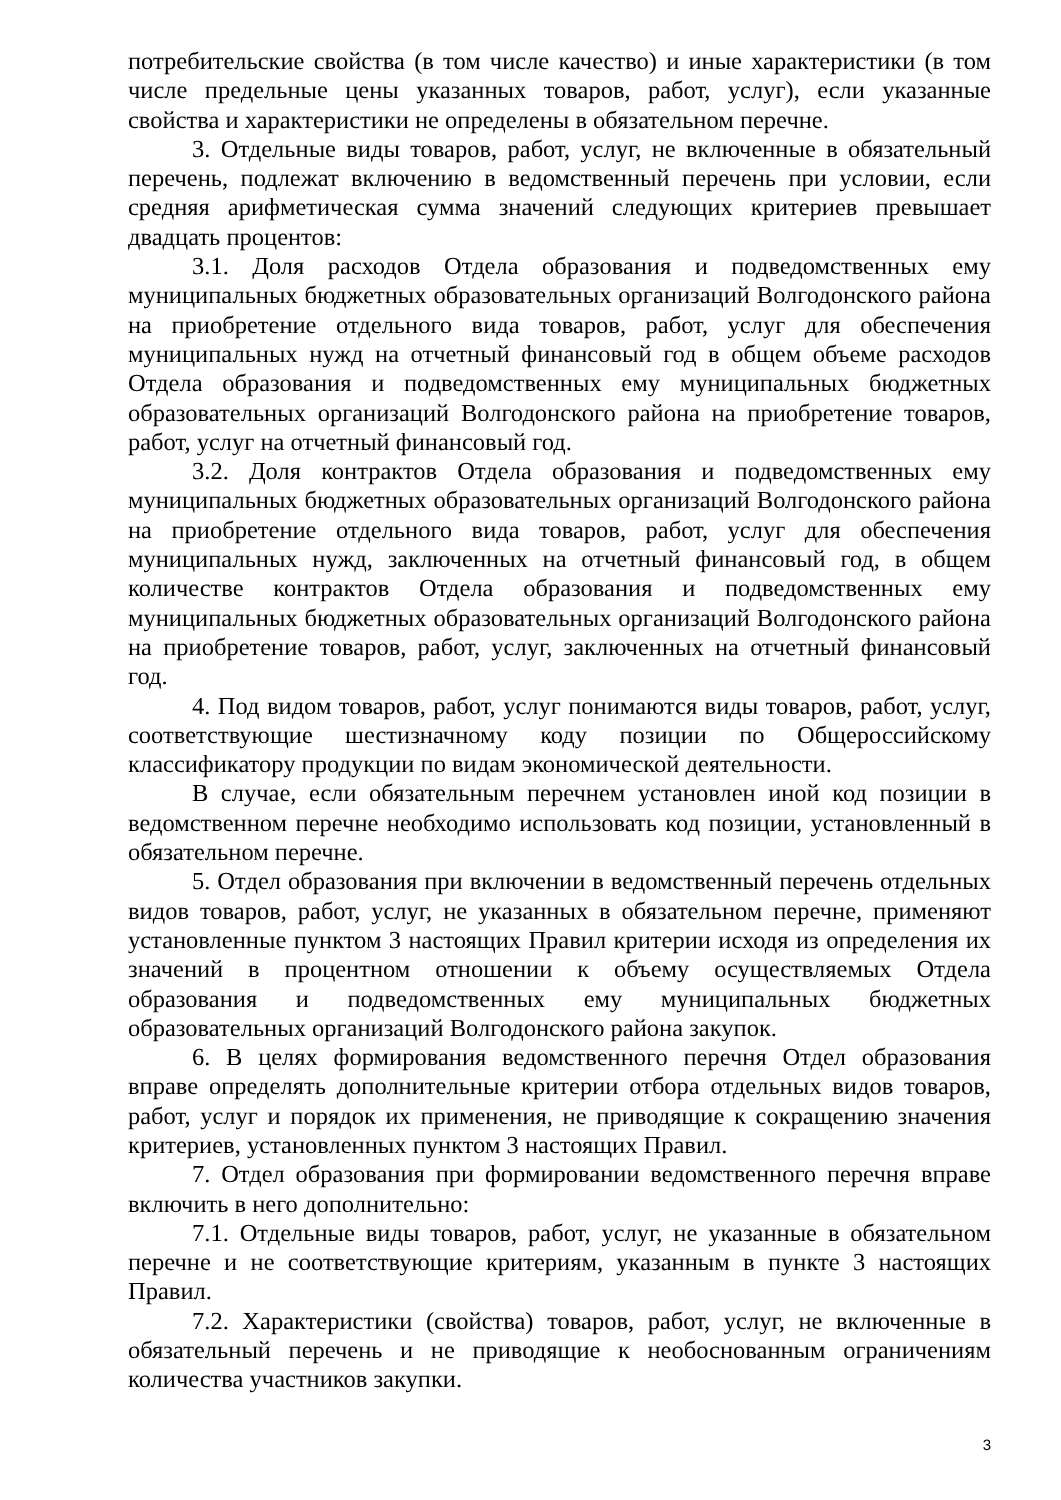потребительские свойства (в том числе качество) и иные характеристики (в том числе предельные цены указанных товаров, работ, услуг), если указанные свойства и характеристики не определены в обязательном перечне.
3. Отдельные виды товаров, работ, услуг, не включенные в обязательный перечень, подлежат включению в ведомственный перечень при условии, если средняя арифметическая сумма значений следующих критериев превышает двадцать процентов:
3.1. Доля расходов Отдела образования и подведомственных ему муниципальных бюджетных образовательных организаций Волгодонского района на приобретение отдельного вида товаров, работ, услуг для обеспечения муниципальных нужд на отчетный финансовый год в общем объеме расходов Отдела образования и подведомственных ему муниципальных бюджетных образовательных организаций Волгодонского района на приобретение товаров, работ, услуг на отчетный финансовый год.
3.2. Доля контрактов Отдела образования и подведомственных ему муниципальных бюджетных образовательных организаций Волгодонского района на приобретение отдельного вида товаров, работ, услуг для обеспечения муниципальных нужд, заключенных на отчетный финансовый год, в общем количестве контрактов Отдела образования и подведомственных ему муниципальных бюджетных образовательных организаций Волгодонского района на приобретение товаров, работ, услуг, заключенных на отчетный финансовый год.
4. Под видом товаров, работ, услуг понимаются виды товаров, работ, услуг, соответствующие шестизначному коду позиции по Общероссийскому классификатору продукции по видам экономической деятельности.
В случае, если обязательным перечнем установлен иной код позиции в ведомственном перечне необходимо использовать код позиции, установленный в обязательном перечне.
5. Отдел образования при включении в ведомственный перечень отдельных видов товаров, работ, услуг, не указанных в обязательном перечне, применяют установленные пунктом 3 настоящих Правил критерии исходя из определения их значений в процентном отношении к объему осуществляемых Отдела образования и подведомственных ему муниципальных бюджетных образовательных организаций Волгодонского района закупок.
6. В целях формирования ведомственного перечня Отдел образования вправе определять дополнительные критерии отбора отдельных видов товаров, работ, услуг и порядок их применения, не приводящие к сокращению значения критериев, установленных пунктом 3 настоящих Правил.
7. Отдел образования при формировании ведомственного перечня вправе включить в него дополнительно:
7.1. Отдельные виды товаров, работ, услуг, не указанные в обязательном перечне и не соответствующие критериям, указанным в пункте 3 настоящих Правил.
7.2. Характеристики (свойства) товаров, работ, услуг, не включенные в обязательный перечень и не приводящие к необоснованным ограничениям количества участников закупки.
3